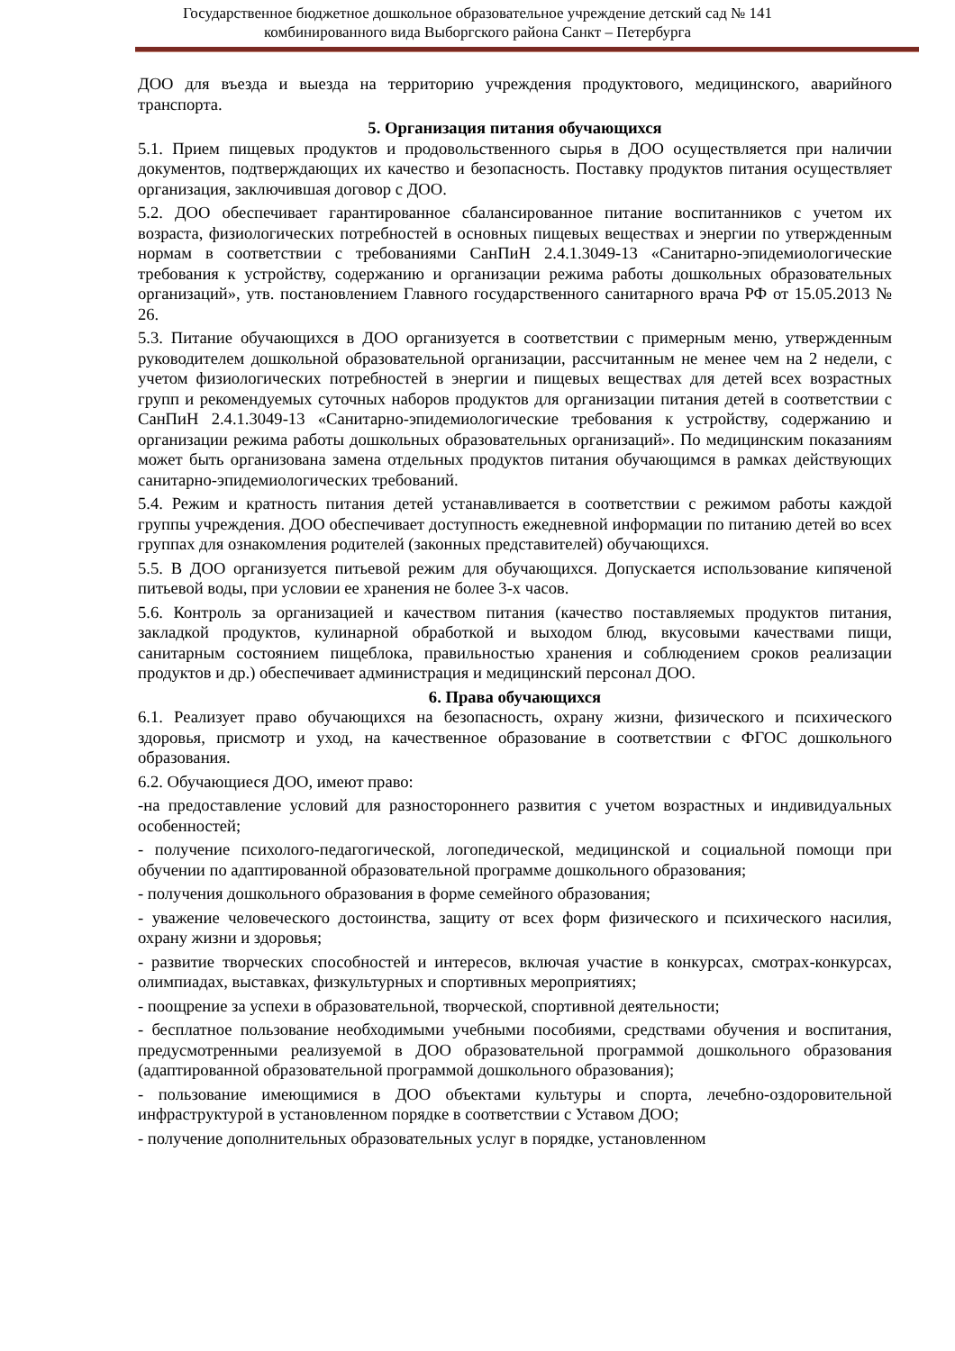Государственное бюджетное дошкольное образовательное учреждение детский сад № 141
комбинированного вида Выборгского района Санкт – Петербурга
ДОО для въезда и выезда на территорию учреждения продуктового, медицинского, аварийного транспорта.
5. Организация питания обучающихся
5.1. Прием пищевых продуктов и продовольственного сырья в ДОО осуществляется при наличии документов, подтверждающих их качество и безопасность. Поставку продуктов питания осуществляет организация, заключившая договор с ДОО.
5.2. ДОО обеспечивает гарантированное сбалансированное питание воспитанников с учетом их возраста, физиологических потребностей в основных пищевых веществах и энергии по утвержденным нормам в соответствии с требованиями СанПиН 2.4.1.3049-13 «Санитарно-эпидемиологические требования к устройству, содержанию и организации режима работы дошкольных образовательных организаций», утв. постановлением Главного государственного санитарного врача РФ от 15.05.2013 № 26.
5.3. Питание обучающихся в ДОО организуется в соответствии с примерным меню, утвержденным руководителем дошкольной образовательной организации, рассчитанным не менее чем на 2 недели, с учетом физиологических потребностей в энергии и пищевых веществах для детей всех возрастных групп и рекомендуемых суточных наборов продуктов для организации питания детей в соответствии с СанПиН 2.4.1.3049-13 «Санитарно-эпидемиологические требования к устройству, содержанию и организации режима работы дошкольных образовательных организаций». По медицинским показаниям может быть организована замена отдельных продуктов питания обучающимся в рамках действующих санитарно-эпидемиологических требований.
5.4. Режим и кратность питания детей устанавливается в соответствии с режимом работы каждой группы учреждения. ДОО обеспечивает доступность ежедневной информации по питанию детей во всех группах для ознакомления родителей (законных представителей) обучающихся.
5.5. В ДОО организуется питьевой режим для обучающихся. Допускается использование кипяченой питьевой воды, при условии ее хранения не более 3-х часов.
5.6. Контроль за организацией и качеством питания (качество поставляемых продуктов питания, закладкой продуктов, кулинарной обработкой и выходом блюд, вкусовыми качествами пищи, санитарным состоянием пищеблока, правильностью хранения и соблюдением сроков реализации продуктов и др.) обеспечивает администрация и медицинский персонал ДОО.
6. Права обучающихся
6.1. Реализует право обучающихся на безопасность, охрану жизни, физического и психического здоровья, присмотр и уход, на качественное образование в соответствии с ФГОС дошкольного образования.
6.2. Обучающиеся ДОО, имеют право:
-на предоставление условий для разностороннего развития с учетом возрастных и индивидуальных особенностей;
- получение психолого-педагогической, логопедической, медицинской и социальной помощи при обучении по адаптированной образовательной программе дошкольного образования;
- получения дошкольного образования в форме семейного образования;
- уважение человеческого достоинства, защиту от всех форм физического и психического насилия, охрану жизни и здоровья;
- развитие творческих способностей и интересов, включая участие в конкурсах, смотрах-конкурсах, олимпиадах, выставках, физкультурных и спортивных мероприятиях;
- поощрение за успехи в образовательной, творческой, спортивной деятельности;
- бесплатное пользование необходимыми учебными пособиями, средствами обучения и воспитания, предусмотренными реализуемой в ДОО образовательной программой дошкольного образования (адаптированной образовательной программой дошкольного образования);
- пользование имеющимися в ДОО объектами культуры и спорта, лечебно-оздоровительной инфраструктурой в установленном порядке в соответствии с Уставом ДОО;
- получение дополнительных образовательных услуг в порядке, установленном